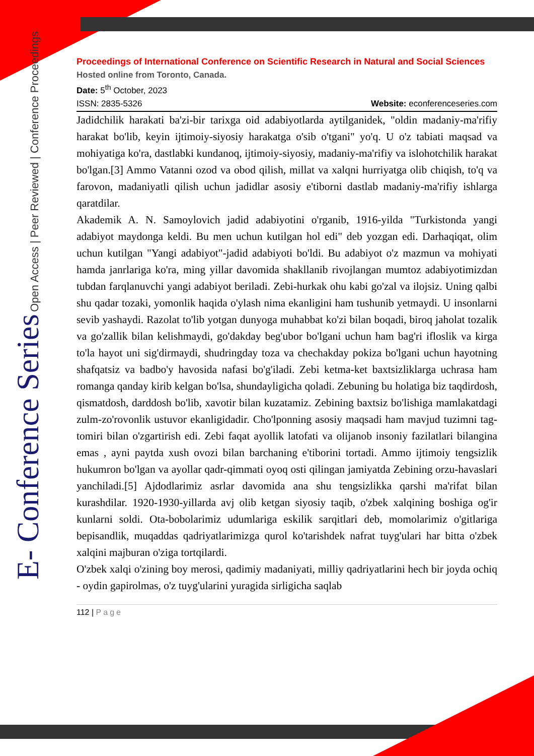E- Conference Series Open Access | Peer Reviewed | Conference Proceedings
Proceedings of International Conference on Scientific Research in Natural and Social Sciences
Hosted online from Toronto, Canada.
Date: 5<sup>th</sup> October, 2023
ISSN: 2835-5326 Website: econferenceseries.com
Jadidchilik harakati ba'zi-bir tarixga oid adabiyotlarda aytilganidek, "oldin madaniy-ma'rifiy harakat bo'lib, keyin ijtimoiy-siyosiy harakatga o'sib o'tgani" yo'q. U o'z tabiati maqsad va mohiyatiga ko'ra, dastlabki kundanoq, ijtimoiy-siyosiy, madaniy-ma'rifiy va islohotchilik harakat bo'lgan.[3] Ammo Vatanni ozod va obod qilish, millat va xalqni hurriyatga olib chiqish, to'q va farovon, madaniyatli qilish uchun jadidlar asosiy e'tiborni dastlab madaniy-ma'rifiy ishlarga qaratdilar.
Akademik A. N. Samoylovich jadid adabiyotini o'rganib, 1916-yilda "Turkistonda yangi adabiyot maydonga keldi. Bu men uchun kutilgan hol edi" deb yozgan edi. Darhaqiqat, olim uchun kutilgan "Yangi adabiyot"-jadid adabiyoti bo'ldi. Bu adabiyot o'z mazmun va mohiyati hamda janrlariga ko'ra, ming yillar davomida shakllanib rivojlangan mumtoz adabiyotimizdan tubdan farqlanuvchi yangi adabiyot beriladi. Zebi-hurkak ohu kabi go'zal va ilojsiz. Uning qalbi shu qadar tozaki, yomonlik haqida o'ylash nima ekanligini ham tushunib yetmaydi. U insonlarni sevib yashaydi. Razolat to'lib yotgan dunyoga muhabbat ko'zi bilan boqadi, biroq jaholat tozalik va go'zallik bilan kelishmaydi, go'dakday beg'ubor bo'lgani uchun ham bag'ri ifloslik va kirga to'la hayot uni sig'dirmaydi, shudringday toza va chechakday pokiza bo'lgani uchun hayotning shafqatsiz va badbo'y havosida nafasi bo'g'iladi. Zebi ketma-ket baxtsizliklarga uchrasa ham romanga qanday kirib kelgan bo'lsa, shundayligicha qoladi. Zebuning bu holatiga biz taqdirdosh, qismatdosh, darddosh bo'lib, xavotir bilan kuzatamiz. Zebining baxtsiz bo'lishiga mamlakatdagi zulm-zo'rovonlik ustuvor ekanligidadir. Cho'lponning asosiy maqsadi ham mavjud tuzimni tag-tomiri bilan o'zgartirish edi. Zebi faqat ayollik latofati va olijanob insoniy fazilatlari bilangina emas , ayni paytda xush ovozi bilan barchaning e'tiborini tortadi. Ammo ijtimoiy tengsizlik hukumron bo'lgan va ayollar qadr-qimmati oyoq osti qilingan jamiyatda Zebining orzu-havaslari yanchiladi.[5] Ajdodlarimiz asrlar davomida ana shu tengsizlikka qarshi ma'rifat bilan kurashdilar. 1920-1930-yillarda avj olib ketgan siyosiy taqib, o'zbek xalqining boshiga og'ir kunlarni soldi. Ota-bobolarimiz udumlariga eskilik sarqitlari deb, momolarimiz o'gitlariga bepisandlik, muqaddas qadriyatlarimizga qurol ko'tarishdek nafrat tuyg'ulari har bitta o'zbek xalqini majburan o'ziga tortqilardi.
O'zbek xalqi o'zining boy merosi, qadimiy madaniyati, milliy qadriyatlarini hech bir joyda ochiq - oydin gapirolmas, o'z tuyg'ularini yuragida sirligicha saqlab
112 | Page